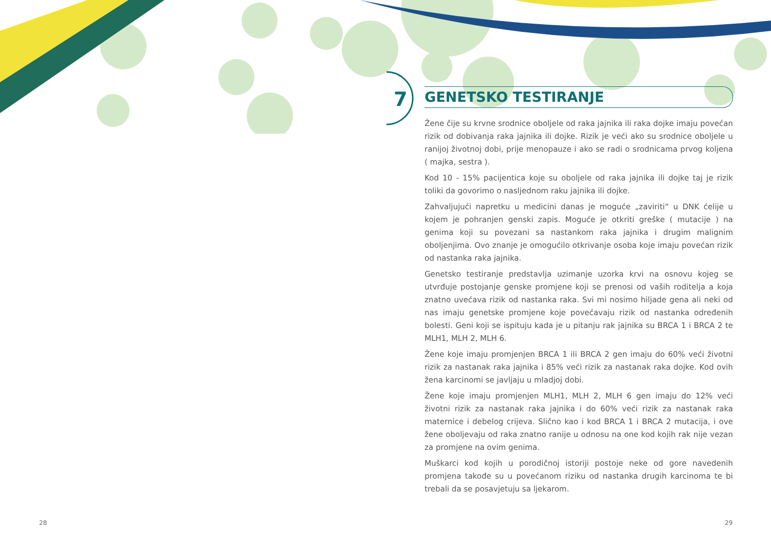7
GENETSKO TESTIRANJE
Žene čije su krvne srodnice oboljele od raka jajnika ili raka dojke imaju povećan rizik od dobivanja raka jajnika ili dojke. Rizik je veći ako su srodnice oboljele u ranijoj životnoj dobi, prije menopauze i ako se radi o srodnicama prvog koljena ( majka, sestra ).
Kod 10 - 15% pacijentica koje su oboljele od raka jajnika ili dojke taj je rizik toliki da govorimo o nasljednom raku jajnika ili dojke.
Zahvaljujući napretku u medicini danas je moguće „zaviriti“ u DNK ćelije u kojem je pohranjen genski zapis. Moguće je otkriti greške ( mutacije ) na genima koji su povezani sa nastankom raka jajnika i drugim malignim oboljenjima. Ovo znanje je omogućilo otkrivanje osoba koje imaju povećan rizik od nastanka raka jajnika.
Genetsko testiranje predstavlja uzimanje uzorka krvi na osnovu kojeg se utvrđuje postojanje genske promjene koji se prenosi od vaših roditelja a koja znatno uvećava rizik od nastanka raka. Svi mi nosimo hiljade gena ali neki od nas imaju genetske promjene koje povećavaju rizik od nastanka određenih bolesti. Geni koji se ispituju kada je u pitanju rak jajnika su BRCA 1 i BRCA 2 te MLH1, MLH 2, MLH 6.
Žene koje imaju promjenjen BRCA 1 ili BRCA 2 gen imaju do 60% veći životni rizik za nastanak raka jajnika i 85% veći rizik za nastanak raka dojke. Kod ovih žena karcinomi se javljaju u mladjoj dobi.
Žene koje imaju promjenjen MLH1, MLH 2, MLH 6 gen imaju do 12% veći životni rizik za nastanak raka jajnika i do 60% veći rizik za nastanak raka maternice i debelog crijeva. Slično kao i kod BRCA 1 i BRCA 2 mutacija, i ove žene oboljevaju od raka znatno ranije u odnosu na one kod kojih rak nije vezan za promjene na ovim genima.
Muškarci kod kojih u porodičnoj istoriji postoje neke od gore navedenih promjena takođe su u povećanom riziku od nastanka drugih karcinoma te bi trebali da se posavjetuju sa ljekarom.
28 29